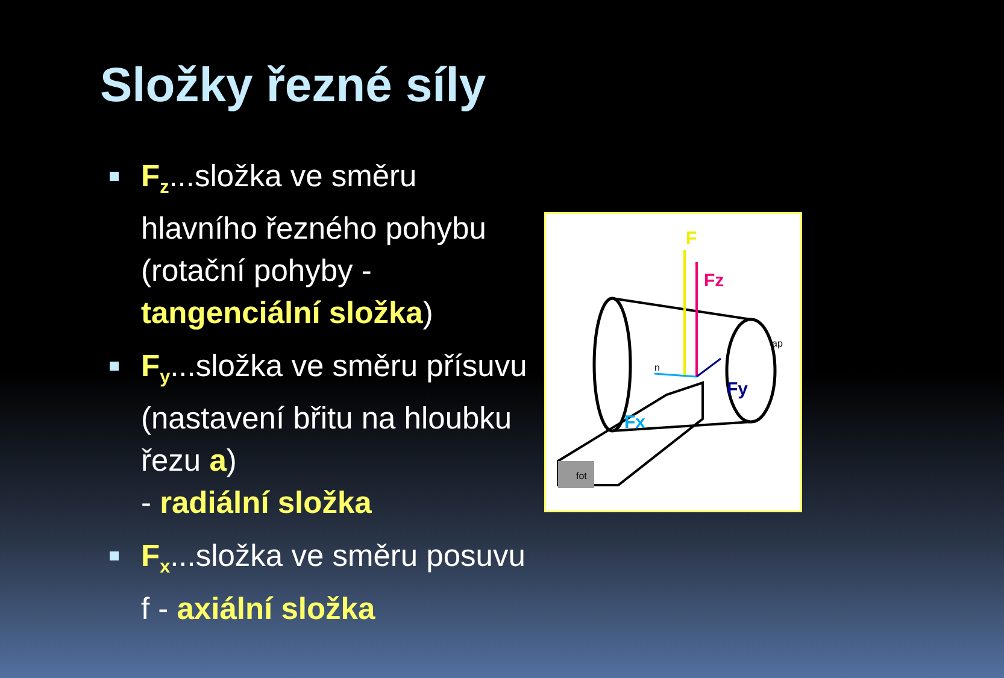Složky řezné síly
F<sub>z</sub>...složka ve směru hlavního řezného pohybu (rotační pohyby - tangenciální složka)
F<sub>y</sub>...složka ve směru přísuvu (nastavení břitu na hloubku řezu a)
- radiální složka
F<sub>x</sub>...složka ve směru posuvu f - axiální složka
F
Fz
Fy
Fx
ap
n
fot